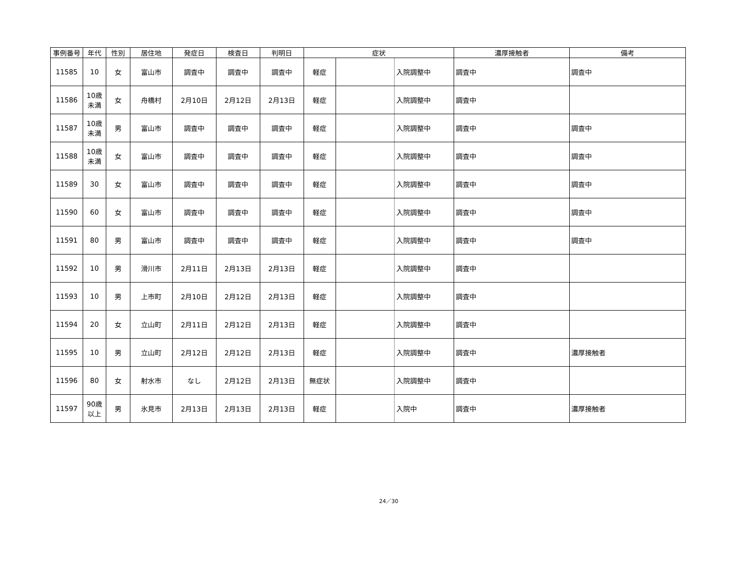| 事例番号 | 年代 | 性別 | 居住地 | 発症日 | 検査日 | 判明日 | 症状 | | | 濃厚接触者 | 備考 |
| --- | --- | --- | --- | --- | --- | --- | --- | --- | --- | --- | --- |
| 11585 | 10 | 女 | 富山市 | 調査中 | 調査中 | 調査中 | 軽症 | | 入院調整中 | 調査中 | 調査中 |
| 11586 | 10歳 未満 | 女 | 舟橋村 | 2月10日 | 2月12日 | 2月13日 | 軽症 | | 入院調整中 | 調査中 | |
| 11587 | 10歳 未満 | 男 | 富山市 | 調査中 | 調査中 | 調査中 | 軽症 | | 入院調整中 | 調査中 | 調査中 |
| 11588 | 10歳 未満 | 女 | 富山市 | 調査中 | 調査中 | 調査中 | 軽症 | | 入院調整中 | 調査中 | 調査中 |
| 11589 | 30 | 女 | 富山市 | 調査中 | 調査中 | 調査中 | 軽症 | | 入院調整中 | 調査中 | 調査中 |
| 11590 | 60 | 女 | 富山市 | 調査中 | 調査中 | 調査中 | 軽症 | | 入院調整中 | 調査中 | 調査中 |
| 11591 | 80 | 男 | 富山市 | 調査中 | 調査中 | 調査中 | 軽症 | | 入院調整中 | 調査中 | 調査中 |
| 11592 | 10 | 男 | 滑川市 | 2月11日 | 2月13日 | 2月13日 | 軽症 | | 入院調整中 | 調査中 | |
| 11593 | 10 | 男 | 上市町 | 2月10日 | 2月12日 | 2月13日 | 軽症 | | 入院調整中 | 調査中 | |
| 11594 | 20 | 女 | 立山町 | 2月11日 | 2月12日 | 2月13日 | 軽症 | | 入院調整中 | 調査中 | |
| 11595 | 10 | 男 | 立山町 | 2月12日 | 2月12日 | 2月13日 | 軽症 | | 入院調整中 | 調査中 | 濃厚接触者 |
| 11596 | 80 | 女 | 射水市 | なし | 2月12日 | 2月13日 | 無症状 | | 入院調整中 | 調査中 | |
| 11597 | 90歳 以上 | 男 | 氷見市 | 2月13日 | 2月13日 | 2月13日 | 軽症 | | 入院中 | 調査中 | 濃厚接触者 |
24／30